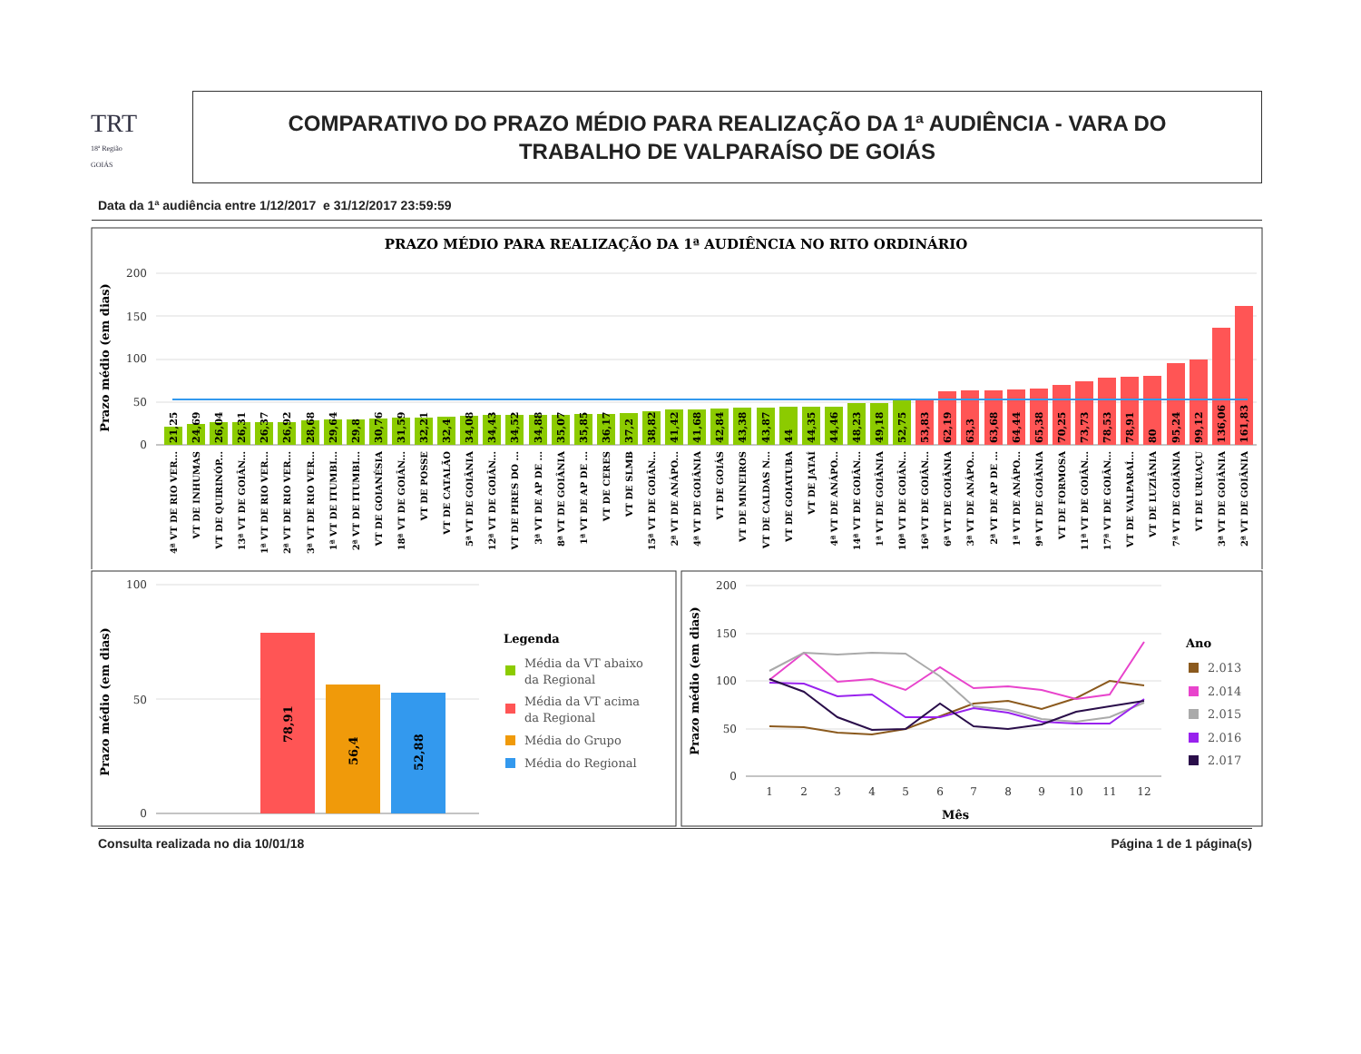TRT
18ª Região
GOIÁS
COMPARATIVO DO PRAZO MÉDIO PARA REALIZAÇÃO DA 1ª AUDIÊNCIA - VARA DO
TRABALHO DE VALPARAÍSO DE GOIÁS
Data da 1ª audiência entre 1/12/2017 e 31/12/2017 23:59:59
PRAZO MÉDIO PARA REALIZAÇÃO DA 1ª AUDIÊNCIA NO RITO ORDINÁRIO
Prazo médio (em dias)
200
150
100
50
0
21,25
24,69
26,04
26,31
26,37
26,92
28,68
29,64
29,8
30,76
31,59
32,21
32,4
34,08
34,43
34,52
34,88
35,07
35,85
36,17
37,2
38,82
41,42
41,68
42,84
43,38
43,87
44
44,35
44,46
48,23
49,18
52,75
53,83
62,19
63,3
63,68
64,44
65,38
70,25
73,73
78,53
78,91
80
95,24
99,12
136,06
161,83
4ª VT DE RIO VER...
VT DE INHUMAS
VT DE QUIRINÓP...
13ª VT DE GOIÂN...
1ª VT DE RIO VER...
2ª VT DE RIO VER...
3ª VT DE RIO VER...
1ª VT DE ITUMBI...
2ª VT DE ITUMBI...
VT DE GOIANÉSIA
18ª VT DE GOIÂN...
VT DE POSSE
VT DE CATALÃO
5ª VT DE GOIÂNIA
12ª VT DE GOIÂN...
VT DE PIRES DO ...
3ª VT DE AP DE ...
8ª VT DE GOIÂNIA
1ª VT DE AP DE ...
VT DE CERES
VT DE SLMB
15ª VT DE GOIÂN...
2ª VT DE ANÁPO...
4ª VT DE GOIÂNIA
VT DE GOIÁS
VT DE MINEIROS
VT DE CALDAS N...
VT DE GOIATUBA
VT DE JATAÍ
4ª VT DE ANÁPO...
14ª VT DE GOIÂN...
1ª VT DE GOIÂNIA
10ª VT DE GOIÂN...
16ª VT DE GOIÂN...
6ª VT DE GOIÂNIA
3ª VT DE ANÁPO...
2ª VT DE AP DE ...
1ª VT DE ANÁPO...
9ª VT DE GOIÂNIA
VT DE FORMOSA
11ª VT DE GOIÂN...
17ª VT DE GOIÂN...
VT DE VALPARAÍ...
VT DE LUZIÂNIA
7ª VT DE GOIÂNIA
VT DE URUAÇU
3ª VT DE GOIÂNIA
2ª VT DE GOIÂNIA
Prazo médio (em dias)
100
50
0
78,91
56,4
52,88
Legenda
Média da VT abaixo
da Regional
Média da VT acima
da Regional
Média do Grupo
Média do Regional
Prazo médio (em dias)
200
150
100
50
0
1
2
3
4
5
6
7
8
9
10
11
12
Mês
Ano
2.013
2.014
2.015
2.016
2.017
Consulta realizada no dia 10/01/18 Página 1 de 1 página(s)